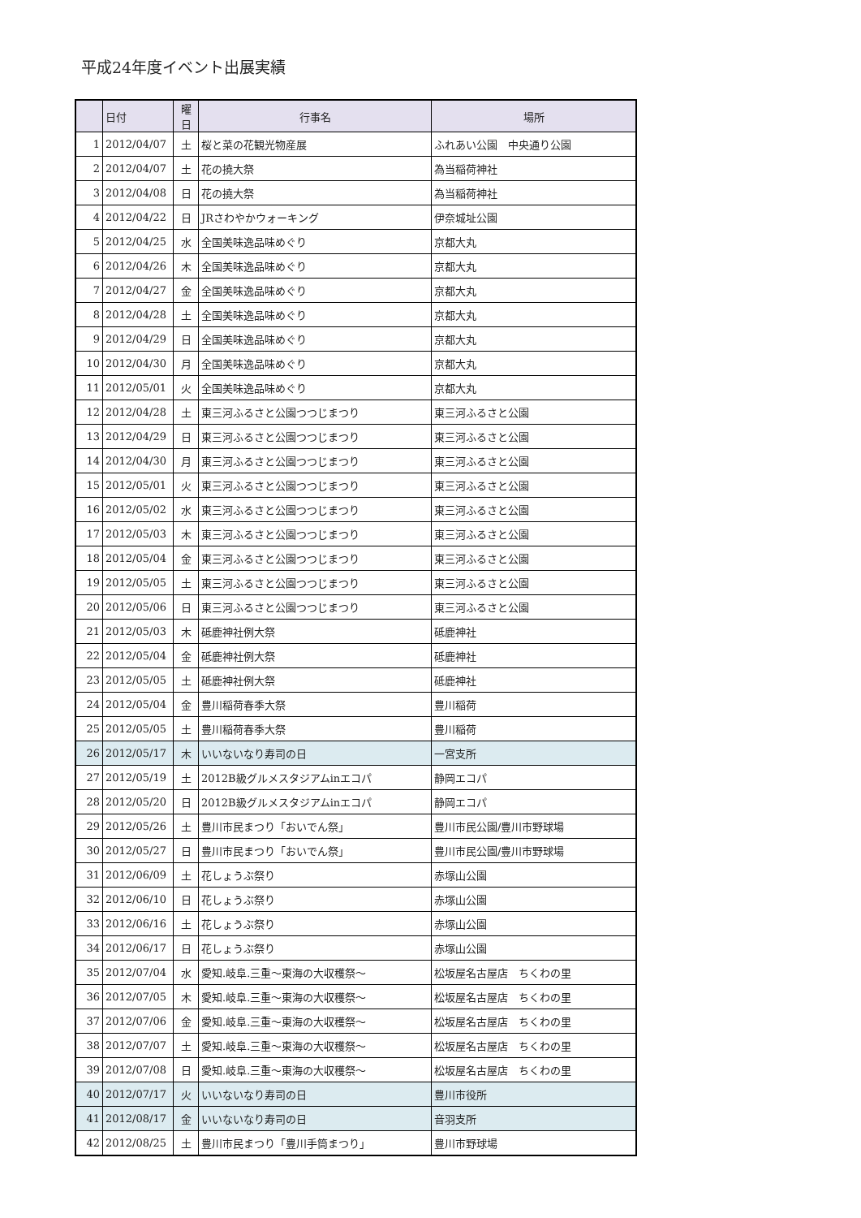平成24年度イベント出展実績
| | 日付 | 曜日 | 行事名 | 場所 |
| --- | --- | --- | --- | --- |
| 1 | 2012/04/07 | 土 | 桜と菜の花観光物産展 | ふれあい公園 中央通り公園 |
| 2 | 2012/04/07 | 土 | 花の撓大祭 | 為当稲荷神社 |
| 3 | 2012/04/08 | 日 | 花の撓大祭 | 為当稲荷神社 |
| 4 | 2012/04/22 | 日 | JRさわやかウォーキング | 伊奈城址公園 |
| 5 | 2012/04/25 | 水 | 全国美味逸品味めぐり | 京都大丸 |
| 6 | 2012/04/26 | 木 | 全国美味逸品味めぐり | 京都大丸 |
| 7 | 2012/04/27 | 金 | 全国美味逸品味めぐり | 京都大丸 |
| 8 | 2012/04/28 | 土 | 全国美味逸品味めぐり | 京都大丸 |
| 9 | 2012/04/29 | 日 | 全国美味逸品味めぐり | 京都大丸 |
| 10 | 2012/04/30 | 月 | 全国美味逸品味めぐり | 京都大丸 |
| 11 | 2012/05/01 | 火 | 全国美味逸品味めぐり | 京都大丸 |
| 12 | 2012/04/28 | 土 | 東三河ふるさと公園つつじまつり | 東三河ふるさと公園 |
| 13 | 2012/04/29 | 日 | 東三河ふるさと公園つつじまつり | 東三河ふるさと公園 |
| 14 | 2012/04/30 | 月 | 東三河ふるさと公園つつじまつり | 東三河ふるさと公園 |
| 15 | 2012/05/01 | 火 | 東三河ふるさと公園つつじまつり | 東三河ふるさと公園 |
| 16 | 2012/05/02 | 水 | 東三河ふるさと公園つつじまつり | 東三河ふるさと公園 |
| 17 | 2012/05/03 | 木 | 東三河ふるさと公園つつじまつり | 東三河ふるさと公園 |
| 18 | 2012/05/04 | 金 | 東三河ふるさと公園つつじまつり | 東三河ふるさと公園 |
| 19 | 2012/05/05 | 土 | 東三河ふるさと公園つつじまつり | 東三河ふるさと公園 |
| 20 | 2012/05/06 | 日 | 東三河ふるさと公園つつじまつり | 東三河ふるさと公園 |
| 21 | 2012/05/03 | 木 | 砥鹿神社例大祭 | 砥鹿神社 |
| 22 | 2012/05/04 | 金 | 砥鹿神社例大祭 | 砥鹿神社 |
| 23 | 2012/05/05 | 土 | 砥鹿神社例大祭 | 砥鹿神社 |
| 24 | 2012/05/04 | 金 | 豊川稲荷春季大祭 | 豊川稲荷 |
| 25 | 2012/05/05 | 土 | 豊川稲荷春季大祭 | 豊川稲荷 |
| 26 | 2012/05/17 | 木 | いいないなり寿司の日 | 一宮支所 |
| 27 | 2012/05/19 | 土 | 2012B級グルメスタジアムinエコパ | 静岡エコパ |
| 28 | 2012/05/20 | 日 | 2012B級グルメスタジアムinエコパ | 静岡エコパ |
| 29 | 2012/05/26 | 土 | 豊川市民まつり「おいでん祭」 | 豊川市民公園/豊川市野球場 |
| 30 | 2012/05/27 | 日 | 豊川市民まつり「おいでん祭」 | 豊川市民公園/豊川市野球場 |
| 31 | 2012/06/09 | 土 | 花しょうぶ祭り | 赤塚山公園 |
| 32 | 2012/06/10 | 日 | 花しょうぶ祭り | 赤塚山公園 |
| 33 | 2012/06/16 | 土 | 花しょうぶ祭り | 赤塚山公園 |
| 34 | 2012/06/17 | 日 | 花しょうぶ祭り | 赤塚山公園 |
| 35 | 2012/07/04 | 水 | 愛知.岐阜.三重～東海の大収穫祭～ | 松坂屋名古屋店 ちくわの里 |
| 36 | 2012/07/05 | 木 | 愛知.岐阜.三重～東海の大収穫祭～ | 松坂屋名古屋店 ちくわの里 |
| 37 | 2012/07/06 | 金 | 愛知.岐阜.三重～東海の大収穫祭～ | 松坂屋名古屋店 ちくわの里 |
| 38 | 2012/07/07 | 土 | 愛知.岐阜.三重～東海の大収穫祭～ | 松坂屋名古屋店 ちくわの里 |
| 39 | 2012/07/08 | 日 | 愛知.岐阜.三重～東海の大収穫祭～ | 松坂屋名古屋店 ちくわの里 |
| 40 | 2012/07/17 | 火 | いいないなり寿司の日 | 豊川市役所 |
| 41 | 2012/08/17 | 金 | いいないなり寿司の日 | 音羽支所 |
| 42 | 2012/08/25 | 土 | 豊川市民まつり「豊川手筒まつり」 | 豊川市野球場 |